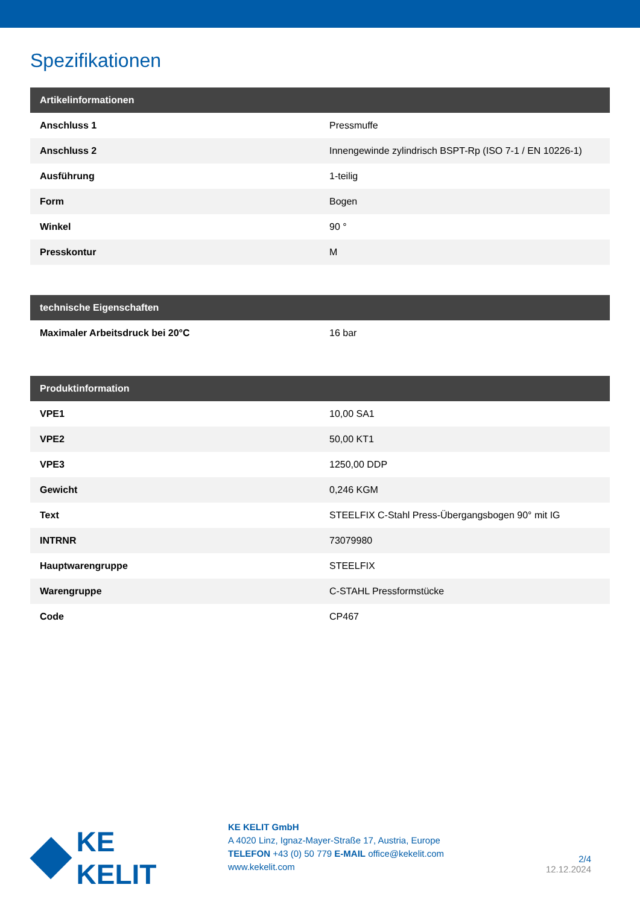Spezifikationen
| Artikelinformationen | |
| --- | --- |
| Anschluss 1 | Pressmuffe |
| Anschluss 2 | Innengewinde zylindrisch BSPT-Rp (ISO 7-1 / EN 10226-1) |
| Ausführung | 1-teilig |
| Form | Bogen |
| Winkel | 90 ° |
| Presskontur | M |
| technische Eigenschaften | |
| --- | --- |
| Maximaler Arbeitsdruck bei 20°C | 16 bar |
| Produktinformation | |
| --- | --- |
| VPE1 | 10,00 SA1 |
| VPE2 | 50,00 KT1 |
| VPE3 | 1250,00 DDP |
| Gewicht | 0,246 KGM |
| Text | STEELFIX C-Stahl Press-Übergangsbogen 90° mit IG |
| INTRNR | 73079980 |
| Hauptwarengruppe | STEELFIX |
| Warengruppe | C-STAHL Pressformstücke |
| Code | CP467 |
KE KELIT
KE KELIT GmbH
A 4020 Linz, Ignaz-Mayer-Straße 17, Austria, Europe
TELEFON +43 (0) 50 779 E-MAIL office@kekelit.com
www.kekelit.com
2/4
12.12.2024